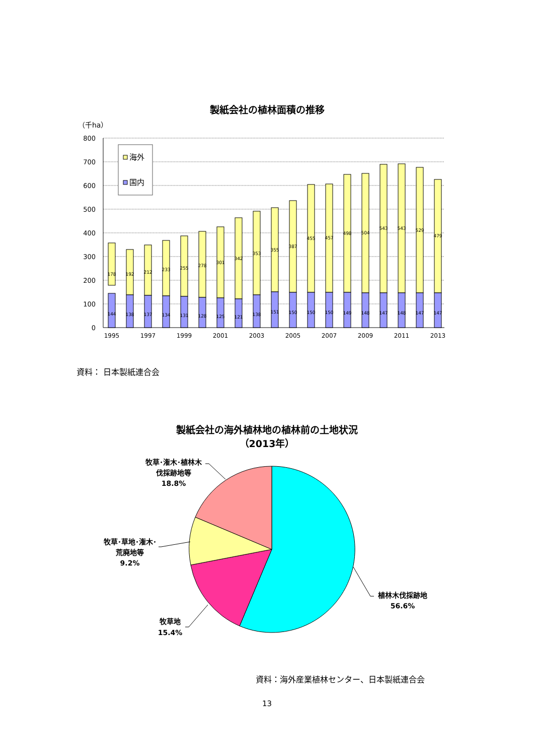製紙会社の植林面積の推移
（千ha）
800
700
600
500
400
300
200
100
0
海外
国内
178
144
192
138
212
137
233
134
255
131
278
128
301
125
342
121
353
138
355
151
387
150
455
150
457
150
498
149
504
148
543
147
543
148
529
147
479
147
1995
1997
1999
2001
2003
2005
2007
2009
2011
2013
資料： 日本製紙連合会
製紙会社の海外植林地の植林前の土地状況
（2013年）
牧草･潅木･植林木
伐採跡地等
18.8%
牧草･草地･潅木･
荒廃地等
9.2%
牧草地
15.4%
植林木伐採跡地
56.6%
資料：海外産業植林センター、日本製紙連合会
13